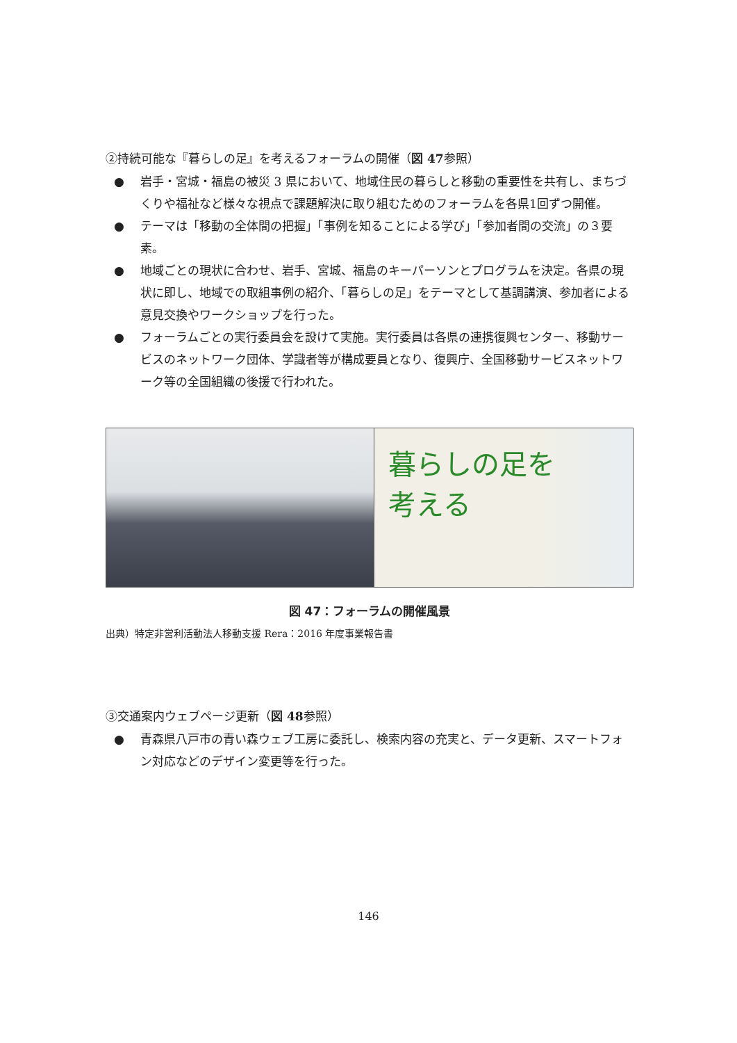②持続可能な『暮らしの足』を考えるフォーラムの開催（図 47参照）
● 岩手・宮城・福島の被災 3 県において、地域住民の暮らしと移動の重要性を共有し、まちづくりや福祉など様々な視点で課題解決に取り組むためのフォーラムを各県1回ずつ開催。
● テーマは「移動の全体間の把握」「事例を知ることによる学び」「参加者間の交流」の３要素。
● 地域ごとの現状に合わせ、岩手、宮城、福島のキーパーソンとプログラムを決定。各県の現状に即し、地域での取組事例の紹介、「暮らしの足」をテーマとして基調講演、参加者による意見交換やワークショップを行った。
● フォーラムごとの実行委員会を設けて実施。実行委員は各県の連携復興センター、移動サービスのネットワーク団体、学識者等が構成要員となり、復興庁、全国移動サービスネットワーク等の全国組織の後援で行われた。
暮らしの足を
考える
図 47：フォーラムの開催風景
出典）特定非営利活動法人移動支援 Rera：2016 年度事業報告書
③交通案内ウェブページ更新（図 48参照）
● 青森県八戸市の青い森ウェブ工房に委託し、検索内容の充実と、データ更新、スマートフォン対応などのデザイン変更等を行った。
146